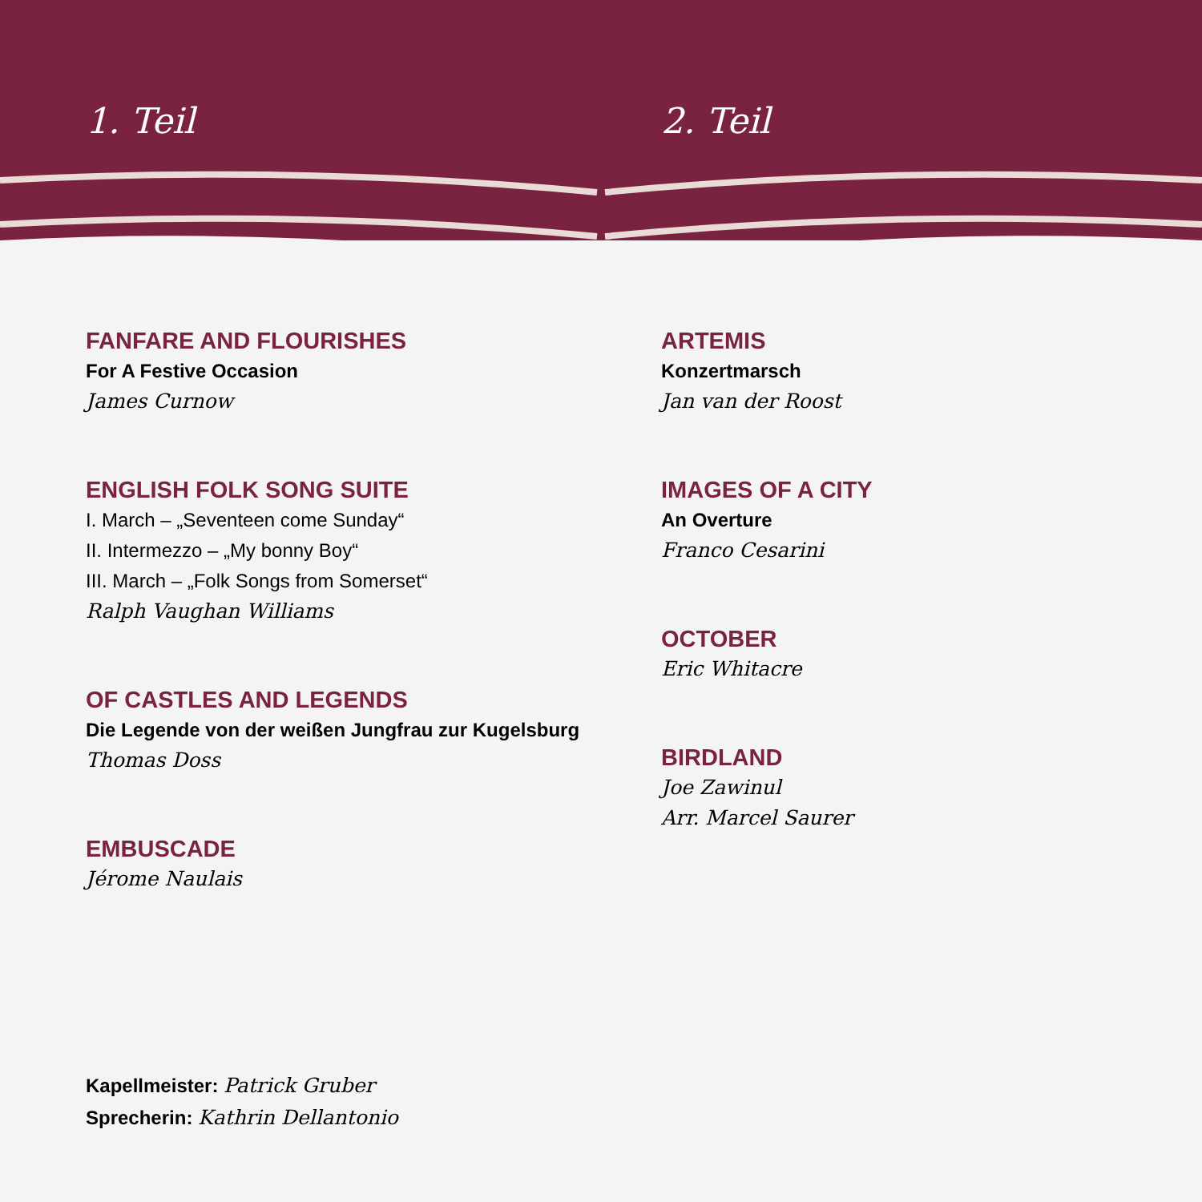1. Teil
FANFARE AND FLOURISHES
For A Festive Occasion
James Curnow
ENGLISH FOLK SONG SUITE
I. March – „Seventeen come Sunday“
II. Intermezzo – „My bonny Boy“
III. March – „Folk Songs from Somerset“
Ralph Vaughan Williams
OF CASTLES AND LEGENDS
Die Legende von der weißen Jungfrau zur Kugelsburg
Thomas Doss
EMBUSCADE
Jérome Naulais
2. Teil
ARTEMIS
Konzertmarsch
Jan van der Roost
IMAGES OF A CITY
An Overture
Franco Cesarini
OCTOBER
Eric Whitacre
BIRDLAND
Joe Zawinul
Arr. Marcel Saurer
Kapellmeister: Patrick Gruber
Sprecherin: Kathrin Dellantonio